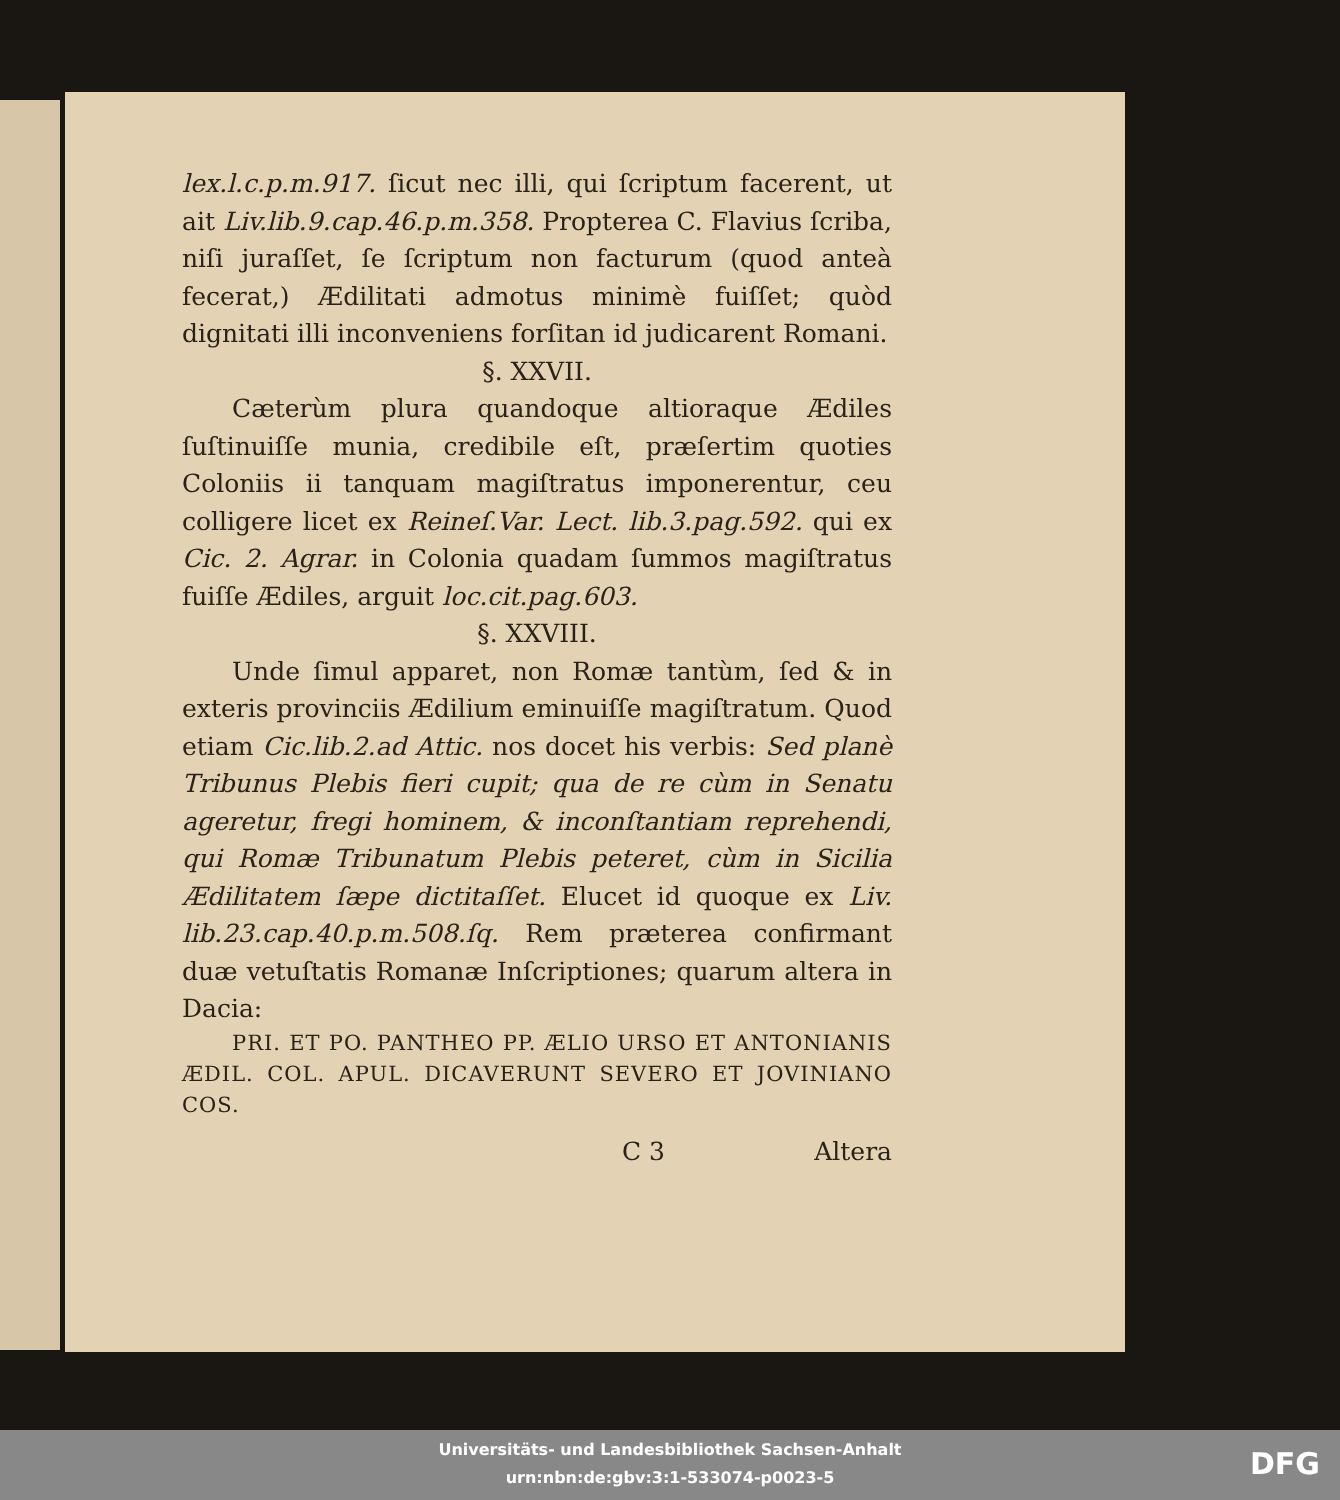lex.l.c.p.m.917. ſicut nec illi, qui ſcriptum facerent, ut ait Liv.lib.9.cap.46.p.m.358. Propterea C. Flavius ſcriba, niſi juraſſet, ſe ſcriptum non facturum (quod anteà fecerat,) Ædilitati admotus minimè fuiſſet; quòd dignitati illi inconveniens forſitan id judicarent Romani.
§. XXVII.
Cæterùm plura quandoque altioraque Ædiles ſuſtinuiſſe munia, credibile eſt, præſertim quoties Coloniis ii tanquam magiſtratus imponerentur, ceu colligere licet ex Reineſ.Var. Lect. lib.3.pag.592. qui ex Cic. 2. Agrar. in Colonia quadam ſummos magiſtratus fuiſſe Ædiles, arguit loc.cit.pag.603.
§. XXVIII.
Unde ſimul apparet, non Romæ tantùm, ſed & in exteris provinciis Ædilium eminuiſſe magiſtratum. Quod etiam Cic.lib.2.ad Attic. nos docet his verbis: Sed planè Tribunus Plebis fieri cupit; qua de re cùm in Senatu ageretur, fregi hominem, & inconſtantiam reprehendi, qui Romæ Tribunatum Plebis peteret, cùm in Sicilia Ædilitatem ſæpe dictitaſſet. Elucet id quoque ex Liv. lib.23.cap.40.p.m.508.ſq. Rem præterea confirmant duæ vetuſtatis Romanæ Inſcriptiones; quarum altera in Dacia:
PRI. ET PO. PANTHEO PP. ÆLIO URSO ET ANTONIANIS ÆDIL. COL. APUL. DICAVERUNT SEVERO ET JOVINIANO COS.
C 3 Altera
Universitäts- und Landesbibliothek Sachsen-Anhalt
urn:nbn:de:gbv:3:1-533074-p0023-5
DFG